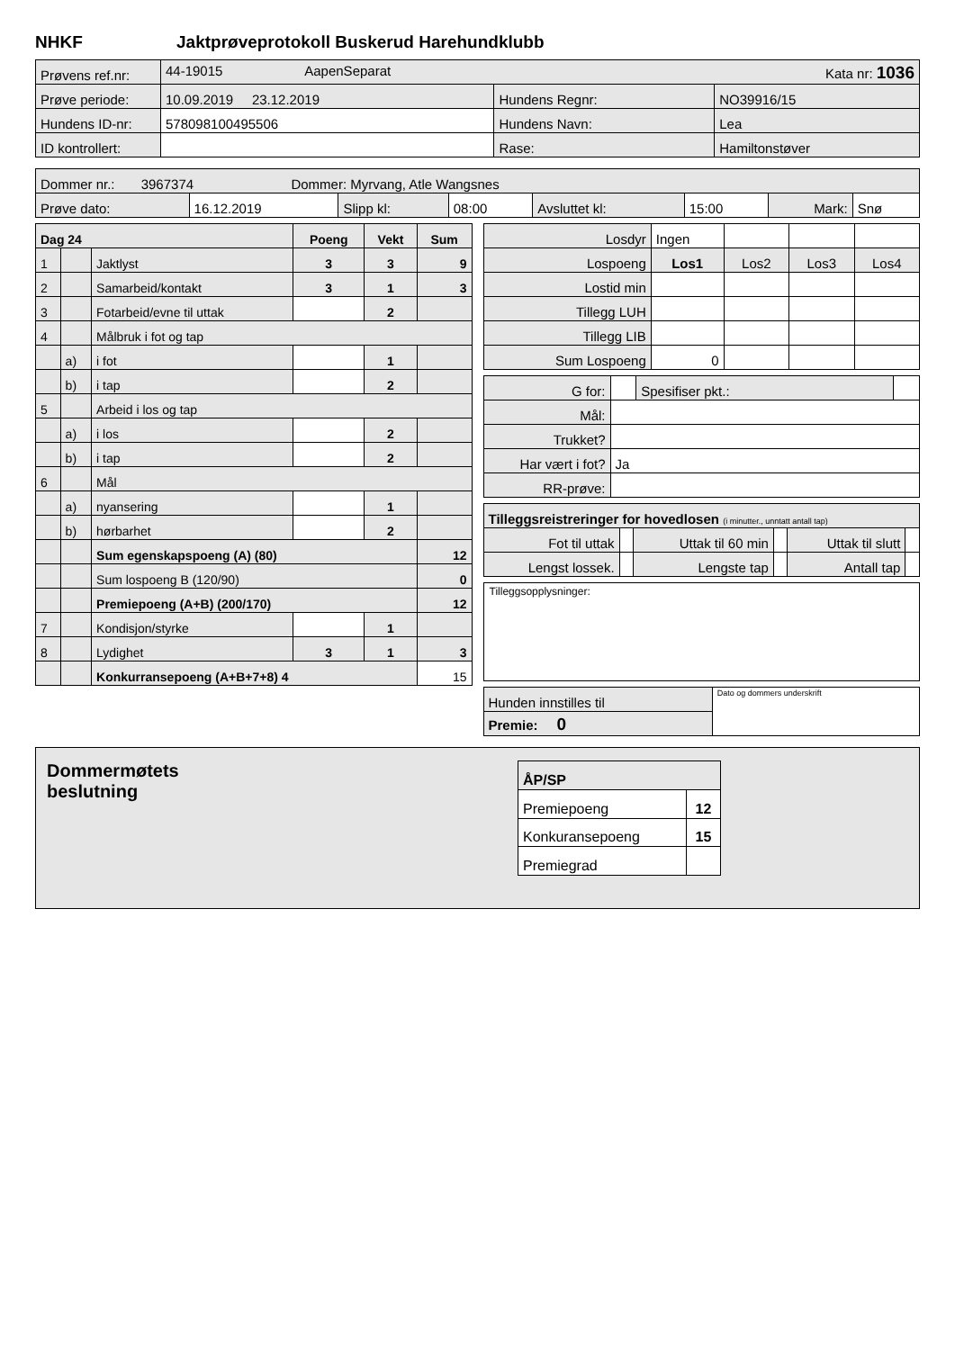NHKF Jaktprøveprotokoll Buskerud Harehundklubb
| Prøvens ref.nr: | 44-19015 AapenSeparat Kata nr: 1036 | | |
| Prøve periode: | 10.09.2019 23.12.2019 | Hundens Regnr: | NO39916/15 |
| Hundens ID-nr: | 578098100495506 | Hundens Navn: | Lea |
| ID kontrollert: | | Rase: | Hamiltonstøver |
| Dommer nr.: 3967374 Dommer: Myrvang, Atle Wangsnes | | | | | | | |
| Prøve dato: | 16.12.2019 | Slipp kl: | 08:00 | Avsluttet kl: | 15:00 | Mark: | Snø |
| Dag 24 | | | Poeng | Vekt | Sum |
| 1 | | Jaktlyst | 3 | 3 | 9 |
| 2 | | Samarbeid/kontakt | 3 | 1 | 3 |
| 3 | | Fotarbeid/evne til uttak | | 2 | |
| 4 | | Målbruk i fot og tap | | | |
| | a) | i fot | | 1 | |
| | b) | i tap | | 2 | |
| 5 | | Arbeid i los og tap | | | |
| | a) | i los | | 2 | |
| | b) | i tap | | 2 | |
| 6 | | Mål | | | |
| | a) | nyansering | | 1 | |
| | b) | hørbarhet | | 2 | |
| | | Sum egenskapspoeng (A) (80) | | | 12 |
| | | Sum lospoeng B (120/90) | | | 0 |
| | | Premiepoeng (A+B) (200/170) | | | 12 |
| 7 | | Kondisjon/styrke | | 1 | |
| 8 | | Lydighet | 3 | 1 | 3 |
| | | Konkurransepoeng (A+B+7+8) 4 | | | 15 |
| Losdyr | Ingen | | | |
| Lospoeng | Los1 | Los2 | Los3 | Los4 |
| Lostid min | | | | |
| Tillegg LUH | | | | |
| Tillegg LIB | | | | |
| Sum Lospoeng | 0 | | | |
| G for: | | Spesifiser pkt.: | |
| Mål: | | | |
| Trukket? | | | |
| Har vært i fot? | Ja | | |
| RR-prøve: | | | |
| Tilleggsreistreringer for hovedlosen (i minutter., unntatt antall tap) | | | | | |
| Fot til uttak | | Uttak til 60 min | | Uttak til slutt | |
| Lengst lossek. | | Lengste tap | | Antall tap | |
Tilleggsopplysninger:
| Hunden innstilles til | Dato og dommers underskrift |
| Premie: 0 | |
Dommermøtets
beslutning
| ÅP/SP | |
| Premiepoeng | 12 |
| Konkuransepoeng | 15 |
| Premiegrad | |